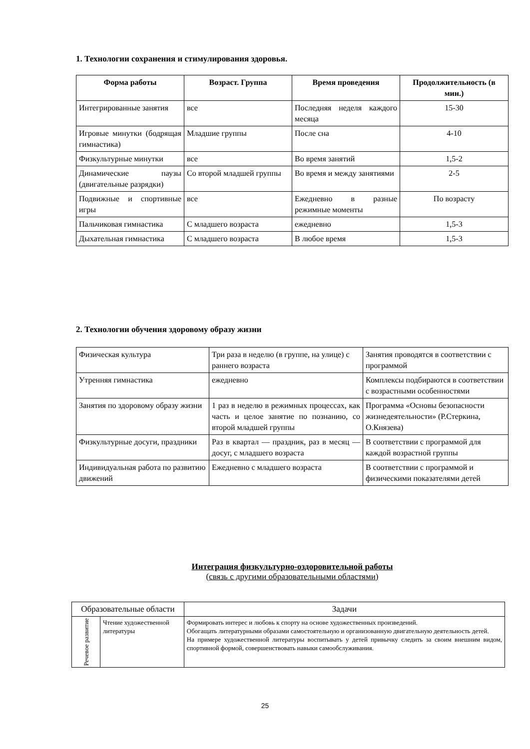1. Технологии сохранения и стимулирования здоровья.
| Форма работы | Возраст. Группа | Время проведения | Продолжительность (в мин.) |
| --- | --- | --- | --- |
| Интегрированные занятия | все | Последняя неделя каждого месяца | 15-30 |
| Игровые минутки (бодрящая гимнастика) | Младшие группы | После сна | 4-10 |
| Физкультурные минутки | все | Во время занятий | 1,5-2 |
| Динамические паузы (двигательные разрядки) | Со второй младшей группы | Во время и между занятиями | 2-5 |
| Подвижные и спортивные игры | все | Ежедневно в разные режимные моменты | По возрасту |
| Пальчиковая гимнастика | С младшего возраста | ежедневно | 1,5-3 |
| Дыхательная гимнастика | С младшего возраста | В любое время | 1,5-3 |
2. Технологии обучения здоровому образу жизни
| Физическая культура | Три раза в неделю (в группе, на улице) с раннего возраста | Занятия проводятся в соответствии с программой |
| Утренняя гимнастика | ежедневно | Комплексы подбираются в соответствии с возрастными особенностями |
| Занятия по здоровому образу жизни | 1 раз в неделю в режимных процессах, как часть и целое занятие по познанию, со второй младшей группы | Программа «Основы безопасности жизнедеятельности» (Р.Стеркина, О.Князева) |
| Физкультурные досуги, праздники | Раз в квартал — праздник, раз в месяц — досуг, с младшего возраста | В соответствии с программой для каждой возрастной группы |
| Индивидуальная работа по развитию движений | Ежедневно с младшего возраста | В соответствии с программой и физическими показателями детей |
Интеграция физкультурно-оздоровительной работы
(связь с другими образовательными областями)
| Образовательные области | | Задачи |
| Речевое развитие | Чтение художественной литературы | Формировать интерес и любовь к спорту на основе художественных произведений. Обогащать литературными образами самостоятельную и организованную двигательную деятельность детей. На примере художественной литературы воспитывать у детей привычку следить за своим внешним видом, спортивной формой, совершенствовать навыки самообслуживания. |
25